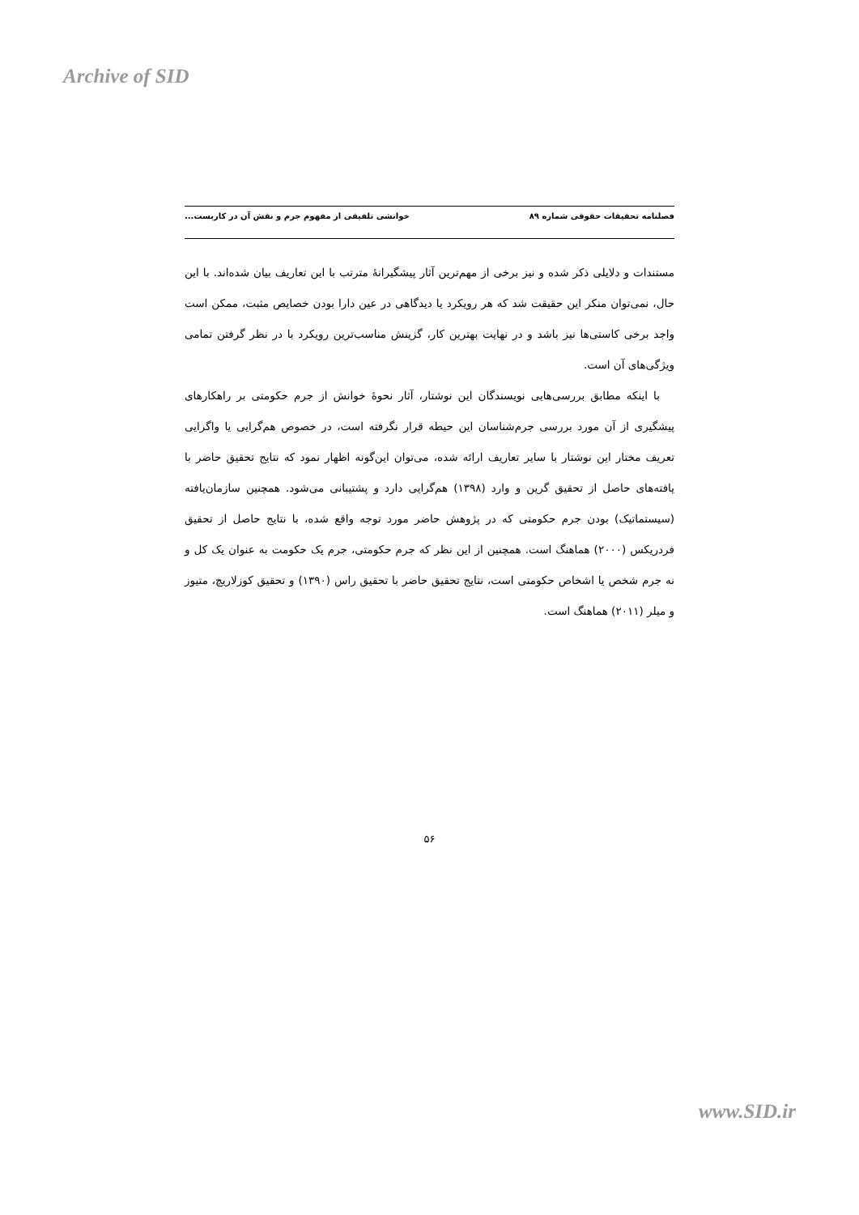Archive of SID
فصلنامه تحقیقات حقوقی شماره ۸۹ خوانشی تلفیقی از مفهوم جرم و نقش آن در کاربست...
مستندات و دلایلی ذکر شده و نیز برخی از مهم‌ترین آثار پیشگیرانهٔ مترتب با این تعاریف بیان شده‌اند. با این حال، نمی‌توان منکر این حقیقت شد که هر رویکرد یا دیدگاهی در عین دارا بودن خصایص مثبت، ممکن است واجد برخی کاستی‌ها نیز باشد و در نهایت بهترین کار، گزینش مناسب‌ترین رویکرد با در نظر گرفتن تمامی ویژگی‌های آن است.
با اینکه مطابق بررسی‌هایی نویسندگان این نوشتار، آثار نحوهٔ خوانش از جرم حکومتی بر راهکارهای پیشگیری از آن مورد بررسی جرم‌شناسان این حیطه قرار نگرفته است، در خصوص هم‌گرایی یا واگرایی تعریف مختار این نوشتار با سایر تعاریف ارائه شده، می‌توان این‌گونه اظهار نمود که نتایج تحقیق حاضر با یافته‌های حاصل از تحقیق گرین و وارد (۱۳۹۸) هم‌گرایی دارد و پشتیبانی می‌شود. همچنین سازمان‌یافته (سیستماتیک) بودن جرم حکومتی که در پژوهش حاضر مورد توجه واقع شده، با نتایج حاصل از تحقیق فردریکس (۲۰۰۰) هماهنگ است. همچنین از این نظر که جرم حکومتی، جرم یک حکومت به عنوان یک کل و نه جرم شخص یا اشخاص حکومتی است، نتایج تحقیق حاضر با تحقیق راس (۱۳۹۰) و تحقیق کوزلاریچ، متیوز و میلر (۲۰۱۱) هماهنگ است.
۵۶
www.SID.ir